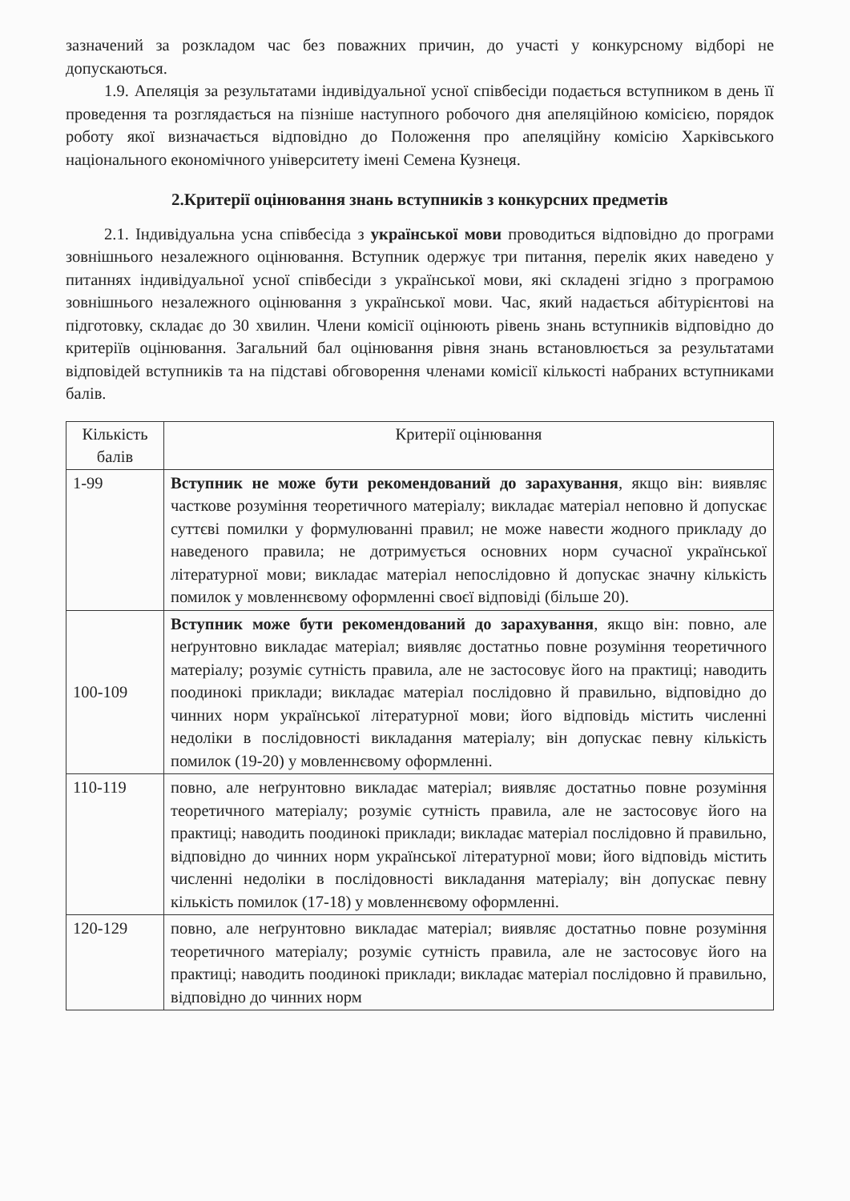зазначений за розкладом час без поважних причин, до участі у конкурсному відборі не допускаються.
1.9. Апеляція за результатами індивідуальної усної співбесіди подається вступником в день її проведення та розглядається на пізніше наступного робочого дня апеляційною комісією, порядок роботу якої визначається відповідно до Положення про апеляційну комісію Харківського національного економічного університету імені Семена Кузнеця.
2.Критерії оцінювання знань вступників з конкурсних предметів
2.1. Індивідуальна усна співбесіда з української мови проводиться відповідно до програми зовнішнього незалежного оцінювання. Вступник одержує три питання, перелік яких наведено у питаннях індивідуальної усної співбесіди з української мови, які складені згідно з програмою зовнішнього незалежного оцінювання з української мови. Час, який надається абітурієнтові на підготовку, складає до 30 хвилин. Члени комісії оцінюють рівень знань вступників відповідно до критеріїв оцінювання. Загальний бал оцінювання рівня знань встановлюється за результатами відповідей вступників та на підставі обговорення членами комісії кількості набраних вступниками балів.
| Кількість балів | Критерії оцінювання |
| --- | --- |
| 1-99 | Вступник не може бути рекомендований до зарахування , якщо він: виявляє часткове розуміння теоретичного матеріалу; викладає матеріал неповно й допускає суттєві помилки у формулюванні правил; не може навести жодного прикладу до наведеного правила; не дотримується основних норм сучасної української літературної мови; викладає матеріал непослідовно й допускає значну кількість помилок у мовленнєвому оформленні своєї відповіді (більше 20). |
| 100-109 | Вступник може бути рекомендований до зарахування , якщо він: повно, але неґрунтовно викладає матеріал; виявляє достатньо повне розуміння теоретичного матеріалу; розуміє сутність правила, але не застосовує його на практиці; наводить поодинокі приклади; викладає матеріал послідовно й правильно, відповідно до чинних норм української літературної мови; його відповідь містить численні недоліки в послідовності викладання матеріалу; він допускає певну кількість помилок (19-20) у мовленнєвому оформленні. |
| 110-119 | повно, але неґрунтовно викладає матеріал; виявляє достатньо повне розуміння теоретичного матеріалу; розуміє сутність правила, але не застосовує його на практиці; наводить поодинокі приклади; викладає матеріал послідовно й правильно, відповідно до чинних норм української літературної мови; його відповідь містить численні недоліки в послідовності викладання матеріалу; він допускає певну кількість помилок (17-18) у мовленнєвому оформленні. |
| 120-129 | повно, але неґрунтовно викладає матеріал; виявляє достатньо повне розуміння теоретичного матеріалу; розуміє сутність правила, але не застосовує його на практиці; наводить поодинокі приклади; викладає матеріал послідовно й правильно, відповідно до чинних норм |